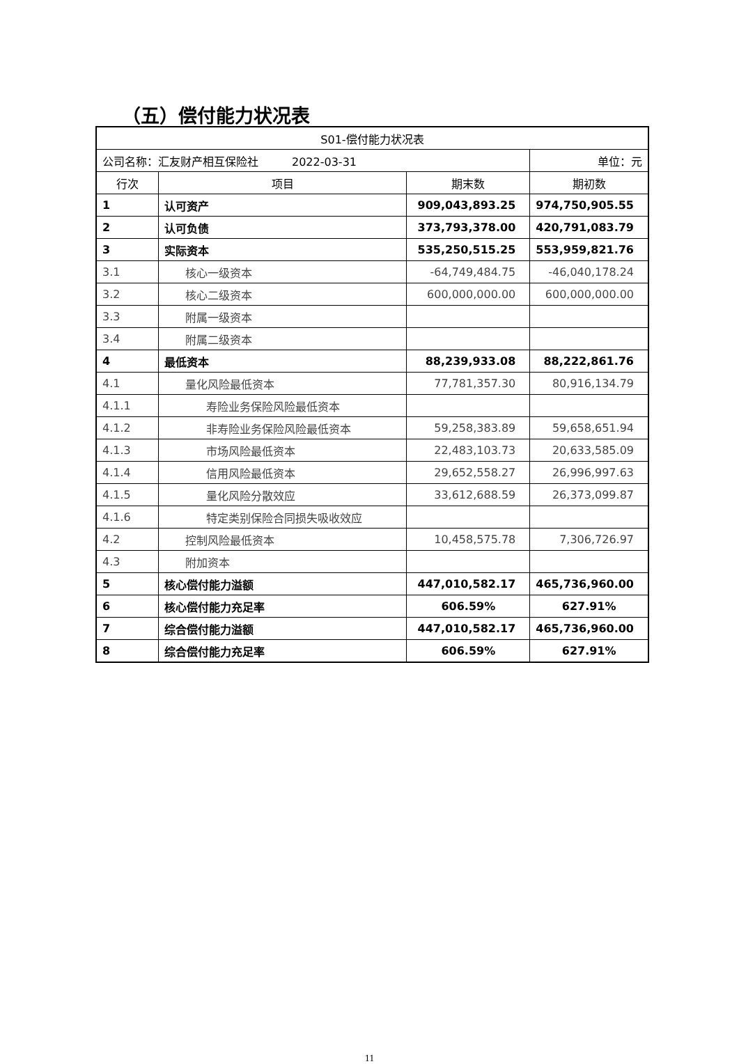（五）偿付能力状况表
| S01-偿付能力状况表 | | | |
| 公司名称：汇友财产相互保险社 2022-03-31 | | | 单位：元 |
| 行次 | 项目 | 期末数 | 期初数 |
| 1 | 认可资产 | 909,043,893.25 | 974,750,905.55 |
| 2 | 认可负债 | 373,793,378.00 | 420,791,083.79 |
| 3 | 实际资本 | 535,250,515.25 | 553,959,821.76 |
| 3.1 | 核心一级资本 | -64,749,484.75 | -46,040,178.24 |
| 3.2 | 核心二级资本 | 600,000,000.00 | 600,000,000.00 |
| 3.3 | 附属一级资本 | | |
| 3.4 | 附属二级资本 | | |
| 4 | 最低资本 | 88,239,933.08 | 88,222,861.76 |
| 4.1 | 量化风险最低资本 | 77,781,357.30 | 80,916,134.79 |
| 4.1.1 | 寿险业务保险风险最低资本 | | |
| 4.1.2 | 非寿险业务保险风险最低资本 | 59,258,383.89 | 59,658,651.94 |
| 4.1.3 | 市场风险最低资本 | 22,483,103.73 | 20,633,585.09 |
| 4.1.4 | 信用风险最低资本 | 29,652,558.27 | 26,996,997.63 |
| 4.1.5 | 量化风险分散效应 | 33,612,688.59 | 26,373,099.87 |
| 4.1.6 | 特定类别保险合同损失吸收效应 | | |
| 4.2 | 控制风险最低资本 | 10,458,575.78 | 7,306,726.97 |
| 4.3 | 附加资本 | | |
| 5 | 核心偿付能力溢额 | 447,010,582.17 | 465,736,960.00 |
| 6 | 核心偿付能力充足率 | 606.59% | 627.91% |
| 7 | 综合偿付能力溢额 | 447,010,582.17 | 465,736,960.00 |
| 8 | 综合偿付能力充足率 | 606.59% | 627.91% |
11